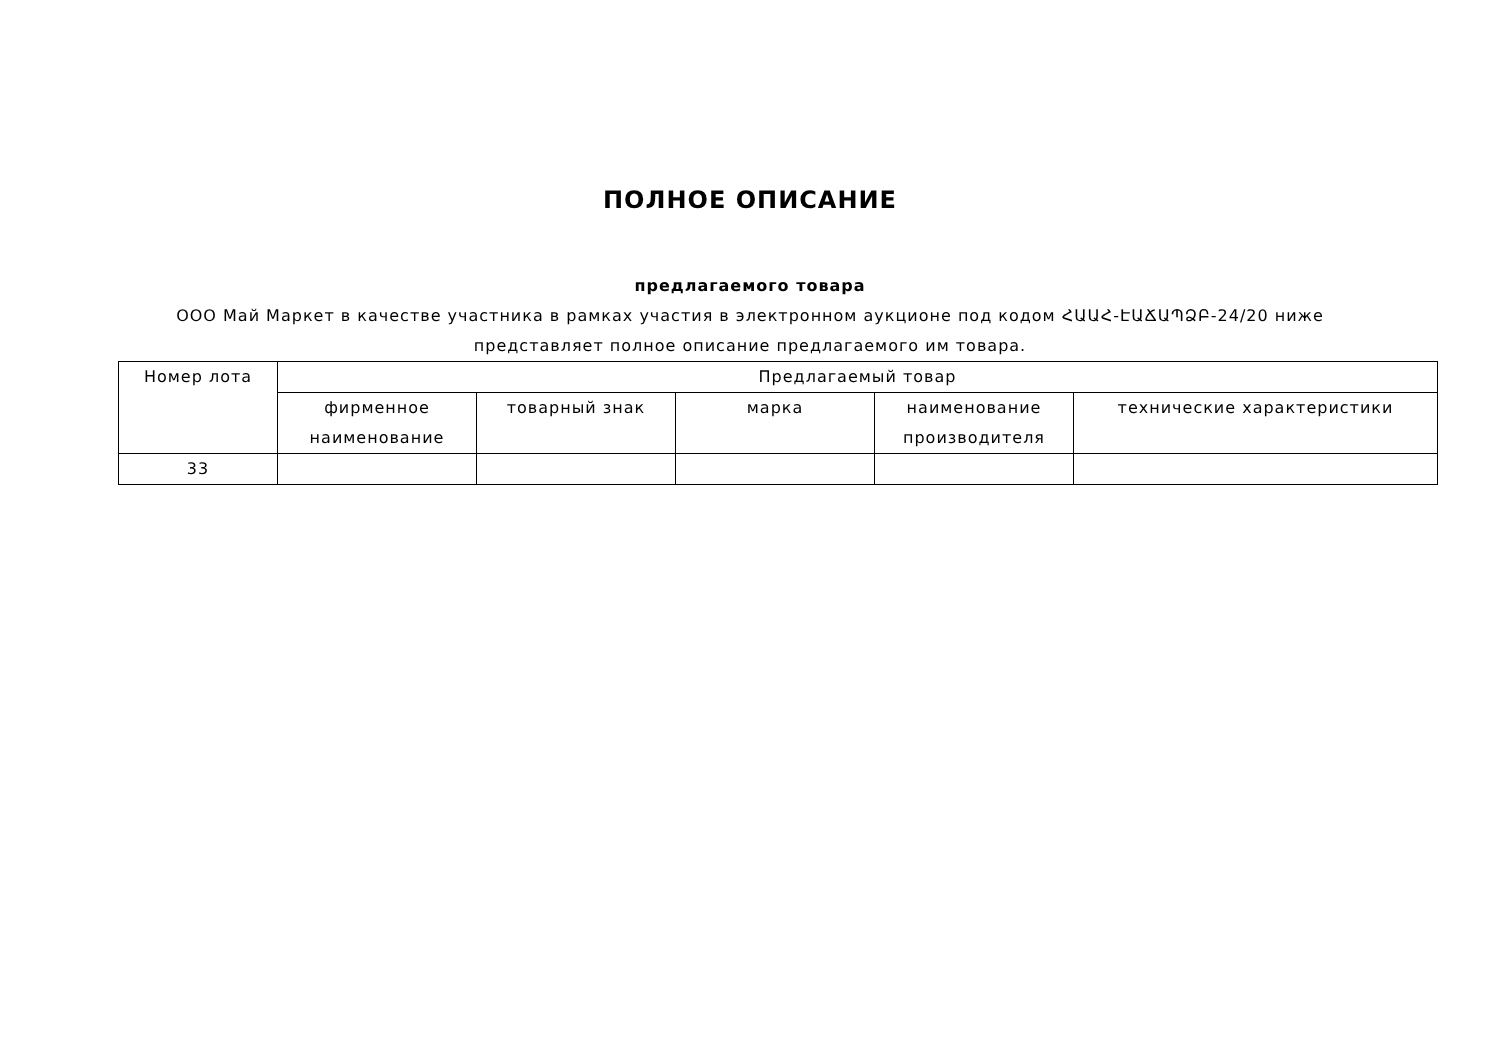ПОЛНОЕ ОПИСАНИЕ
предлагаемого товара
ООО Май Маркет в качестве участника в рамках участия в электронном аукционе под кодом ՀԱԱՀ-ԷԱՃԱՊՁԲ-24/20 ниже
представляет полное описание предлагаемого им товара.
| Номер лота | Предлагаемый товар | | | | |
| --- | --- | --- | --- | --- | --- |
| | фирменное наименование | товарный знак | марка | наименование производителя | технические характеристики |
| 33 | | | | | |